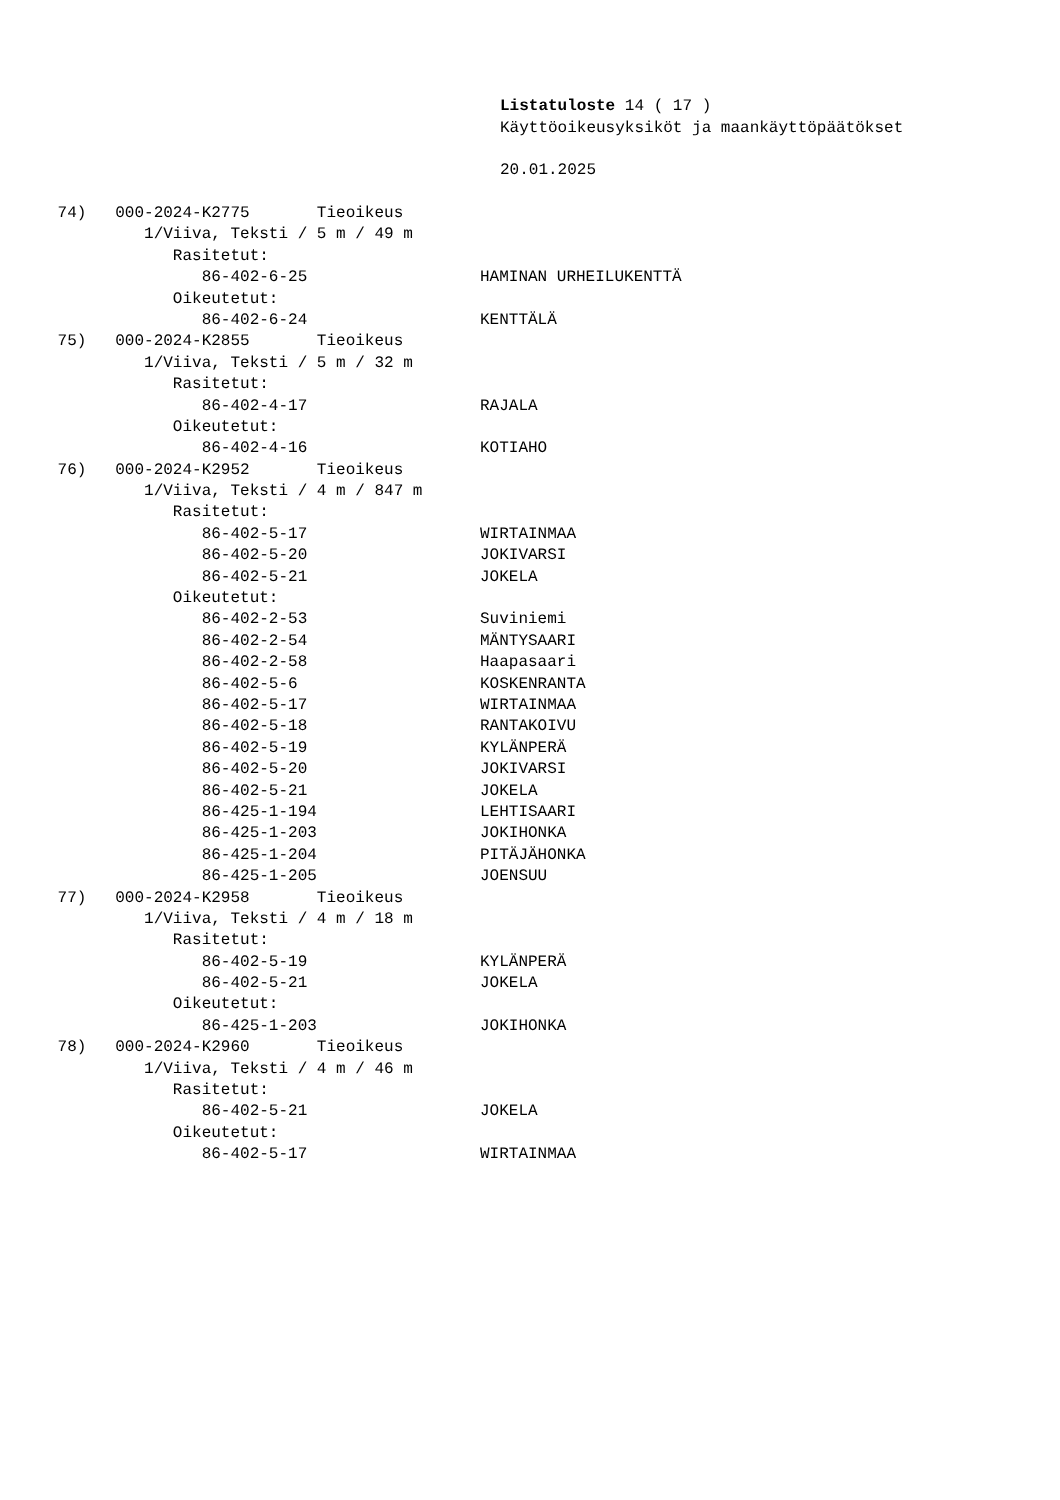Listatuloste 14 ( 17 )
Käyttöoikeusyksiköt ja maankäyttöpäätökset
20.01.2025
74) 000-2024-K2775 Tieoikeus
1/Viiva, Teksti / 5 m / 49 m
Rasitetut:
86-402-6-25 HAMINAN URHEILUKENTTÄ
Oikeutetut:
86-402-6-24 KENTTÄLÄ
75) 000-2024-K2855 Tieoikeus
1/Viiva, Teksti / 5 m / 32 m
Rasitetut:
86-402-4-17 RAJALA
Oikeutetut:
86-402-4-16 KOTIAHO
76) 000-2024-K2952 Tieoikeus
1/Viiva, Teksti / 4 m / 847 m
Rasitetut:
86-402-5-17 WIRTAINMAA
86-402-5-20 JOKIVARSI
86-402-5-21 JOKELA
Oikeutetut:
86-402-2-53 Suviniemi
86-402-2-54 MÄNTYSAARI
86-402-2-58 Haapasaari
86-402-5-6 KOSKENRANTA
86-402-5-17 WIRTAINMAA
86-402-5-18 RANTAKOIVU
86-402-5-19 KYLÄNPERÄ
86-402-5-20 JOKIVARSI
86-402-5-21 JOKELA
86-425-1-194 LEHTISAARI
86-425-1-203 JOKIHONKA
86-425-1-204 PITÄJÄHONKA
86-425-1-205 JOENSUU
77) 000-2024-K2958 Tieoikeus
1/Viiva, Teksti / 4 m / 18 m
Rasitetut:
86-402-5-19 KYLÄNPERÄ
86-402-5-21 JOKELA
Oikeutetut:
86-425-1-203 JOKIHONKA
78) 000-2024-K2960 Tieoikeus
1/Viiva, Teksti / 4 m / 46 m
Rasitetut:
86-402-5-21 JOKELA
Oikeutetut:
86-402-5-17 WIRTAINMAA